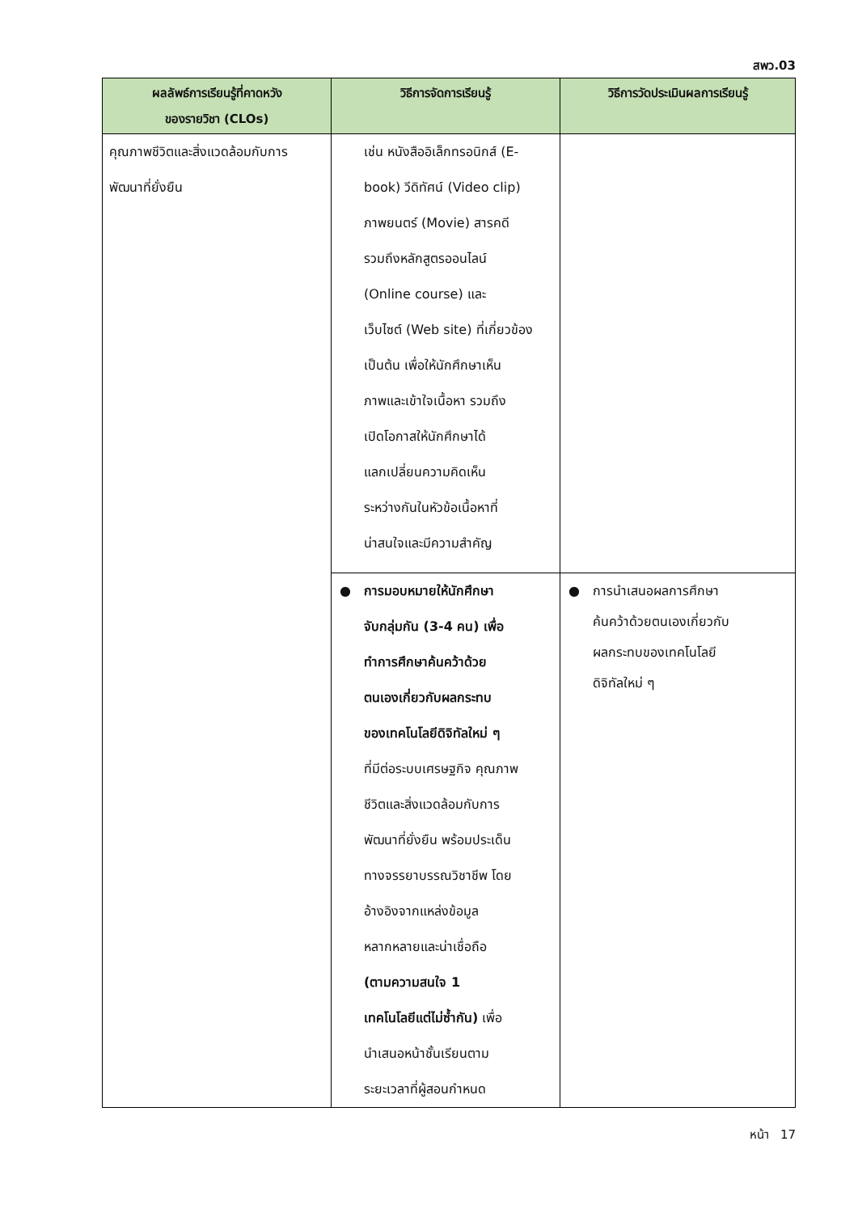สพว.03
| ผลลัพธ์การเรียนรู้ที่คาดหวัง ของรายวิชา (CLOs) | วิธีการจัดการเรียนรู้ | วิธีการวัดประเมินผลการเรียนรู้ |
| --- | --- | --- |
| คุณภาพชีวิตและสิ่งแวดล้อมกับการ พัฒนาที่ยั่งยืน | เช่น หนังสืออิเล็กทรอนิกส์ (E- book) วีดิทัศน์ (Video clip) ภาพยนตร์ (Movie) สารคดี รวมถึงหลักสูตรออนไลน์ (Online course) และ เว็บไซต์ (Web site) ที่เกี่ยวข้อง เป็นต้น เพื่อให้นักศึกษาเห็น ภาพและเข้าใจเนื้อหา รวมถึง เปิดโอกาสให้นักศึกษาได้ แลกเปลี่ยนความคิดเห็น ระหว่างกันในหัวข้อเนื้อหาที่ น่าสนใจและมีความสำคัญ | |
| | ● การมอบหมายให้นักศึกษา จับกลุ่มกัน (3-4 คน) เพื่อ ทำการศึกษาค้นคว้าด้วย ตนเองเกี่ยวกับผลกระทบ ของเทคโนโลยีดิจิทัลใหม่ ๆ ที่มีต่อระบบเศรษฐกิจ คุณภาพ ชีวิตและสิ่งแวดล้อมกับการ พัฒนาที่ยั่งยืน พร้อมประเด็น ทางจรรยาบรรณวิชาชีพ โดย อ้างอิงจากแหล่งข้อมูล หลากหลายและน่าเชื่อถือ (ตามความสนใจ 1 เทคโนโลยีแต่ไม่ซ้ำกัน) เพื่อ นำเสนอหน้าชั้นเรียนตาม ระยะเวลาที่ผู้สอนกำหนด | ● การนำเสนอผลการศึกษา ค้นคว้าด้วยตนเองเกี่ยวกับ ผลกระทบของเทคโนโลยี ดิจิทัลใหม่ ๆ |
หน้า 17